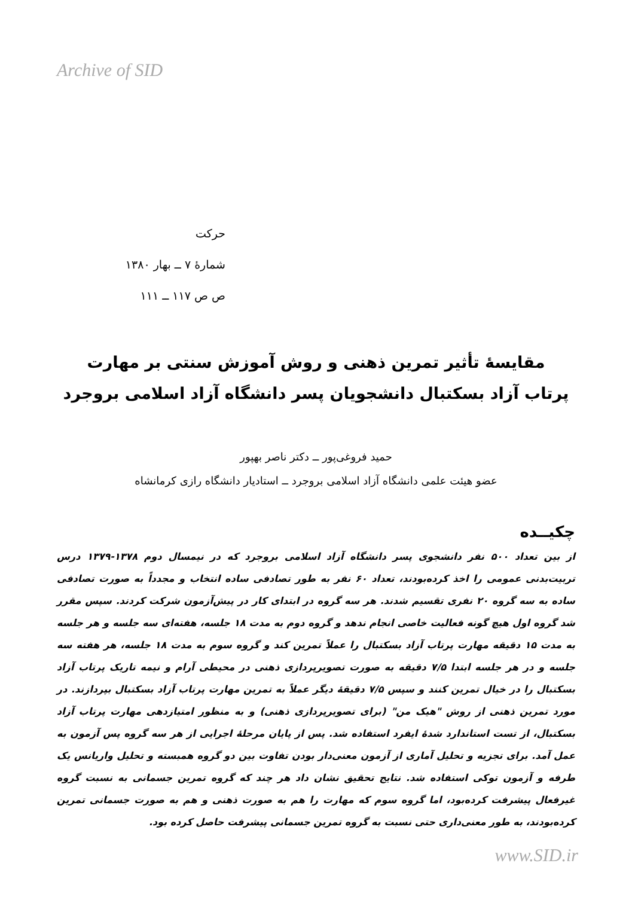Archive of SID
حرکت
شمارهٔ ۷ ــ بهار ۱۳۸۰
ص ص ۱۱۷ ــ ۱۱۱
مقایسهٔ تأثیر تمرین ذهنی و روش آموزش سنتی بر مهارت
پرتاب آزاد بسکتبال دانشجویان پسر دانشگاه آزاد اسلامی بروجرد
حمید فروغی‌پور ــ دکتر ناصر بهپور
عضو هیئت علمی دانشگاه آزاد اسلامی بروجرد ــ استادیار دانشگاه رازی کرمانشاه
چکیــده
از بین تعداد ۵۰۰ نفر دانشجوی پسر دانشگاه آزاد اسلامی بروجرد که در نیمسال دوم ۱۳۷۸-۱۳۷۹ درس تربیت‌بدنی عمومی را اخذ کرده‌بودند، تعداد ۶۰ نفر به طور تصادفی ساده انتخاب و مجدداً به صورت تصادفی ساده به سه گروه ۲۰ نفری تقسیم شدند. هر سه گروه در ابتدای کار در پیش‌آزمون شرکت کردند. سپس مقرر شد گروه اول هیچ گونه فعالیت خاصی انجام ندهد و گروه دوم به مدت ۱۸ جلسه، هفته‌ای سه جلسه و هر جلسه به مدت ۱۵ دقیقه مهارت پرتاب آزاد بسکتبال را عملاً تمرین کند و گروه سوم به مدت ۱۸ جلسه، هر هفته سه جلسه و در هر جلسه ابتدا ۷/۵ دقیقه به صورت تصویرپردازی ذهنی در محیطی آرام و نیمه تاریک پرتاب آزاد بسکتبال را در خیال تمرین کنند و سپس ۷/۵ دقیقهٔ دیگر عملاً به تمرین مهارت پرتاب آزاد بسکتبال بپردازند. در مورد تمرین ذهنی از روش "هیک من" (برای تصویرپردازی ذهنی) و به منظور امتیازدهی مهارت پرتاب آزاد بسکتبال، از تست استاندارد شدهٔ ایفرد استفاده شد. پس از پایان مرحلهٔ اجرایی از هر سه گروه پس آزمون به عمل آمد. برای تجزیه و تحلیل آماری از آزمون معنی‌دار بودن تفاوت بین دو گروه همبسته و تحلیل واریانس یک طرفه و آزمون توکی استفاده شد. نتایج تحقیق نشان داد هر چند که گروه تمرین جسمانی به نسبت گروه غیرفعال پیشرفت کرده‌بود، اما گروه سوم که مهارت را هم به صورت ذهنی و هم به صورت جسمانی تمرین کرده‌بودند، به طور معنی‌داری حتی نسبت به گروه تمرین جسمانی پیشرفت حاصل کرده بود.
www.SID.ir